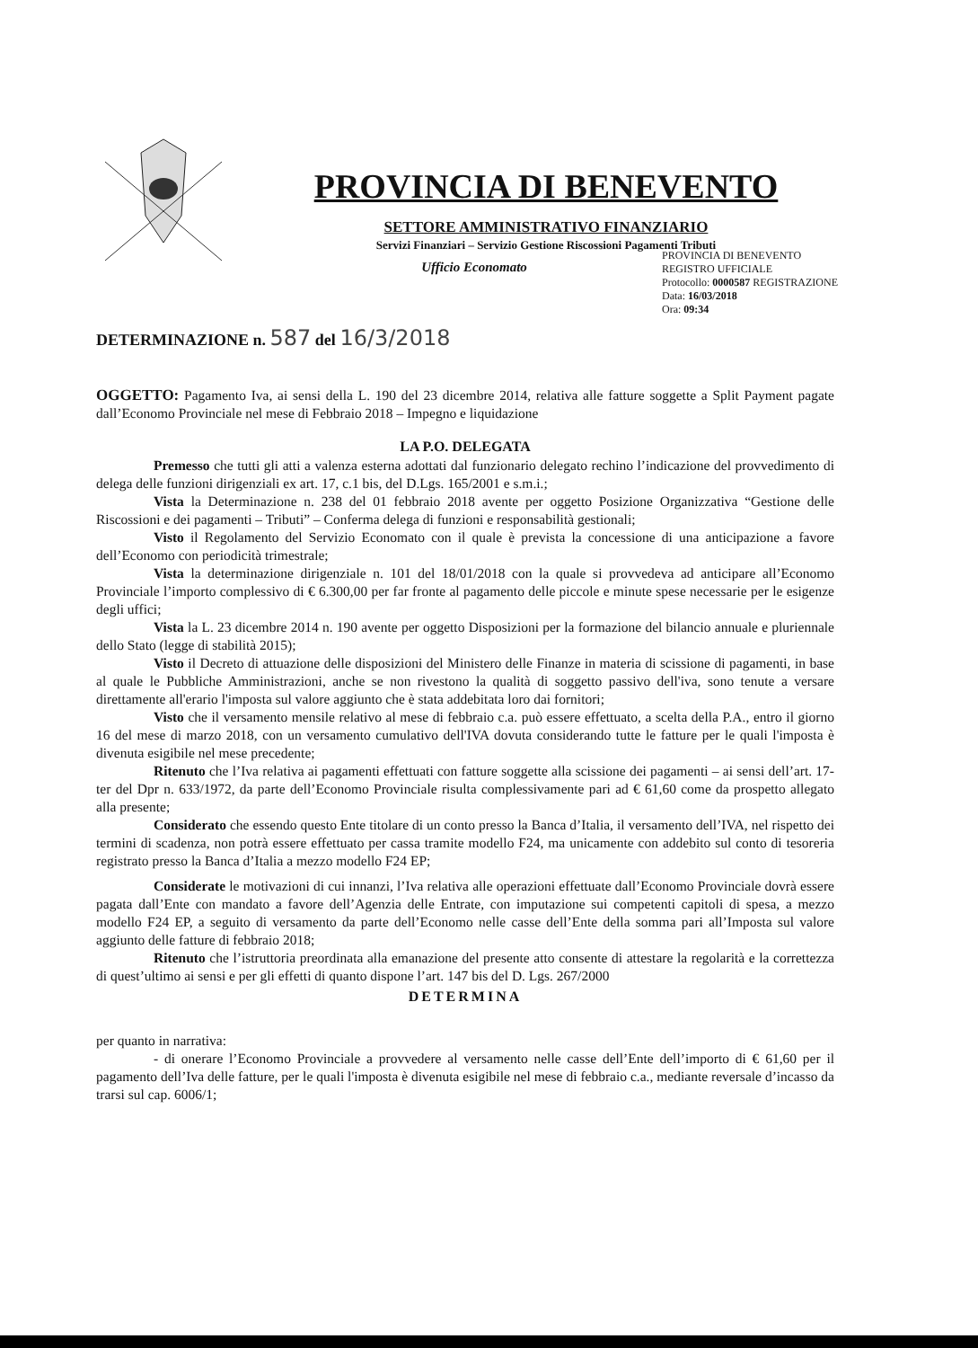PROVINCIA DI BENEVENTO
SETTORE AMMINISTRATIVO FINANZIARIO
Servizi Finanziari – Servizio Gestione Riscossioni Pagamenti Tributi
Ufficio Economato
PROVINCIA DI BENEVENTO
REGISTRO UFFICIALE
Protocollo: 0000587 REGISTRAZIONE
Data: 16/03/2018
Ora: 09:34
DETERMINAZIONE n. 587 del 16/3/2018
OGGETTO: Pagamento Iva, ai sensi della L. 190 del 23 dicembre 2014, relativa alle fatture soggette a Split Payment pagate dall’Economo Provinciale nel mese di Febbraio 2018 – Impegno e liquidazione
LA P.O. DELEGATA
Premesso che tutti gli atti a valenza esterna adottati dal funzionario delegato rechino l’indicazione del provvedimento di delega delle funzioni dirigenziali ex art. 17, c.1 bis, del D.Lgs. 165/2001 e s.m.i.;
Vista la Determinazione n. 238 del 01 febbraio 2018 avente per oggetto Posizione Organizzativa “Gestione delle Riscossioni e dei pagamenti – Tributi” – Conferma delega di funzioni e responsabilità gestionali;
Visto il Regolamento del Servizio Economato con il quale è prevista la concessione di una anticipazione a favore dell’Economo con periodicità trimestrale;
Vista la determinazione dirigenziale n. 101 del 18/01/2018 con la quale si provvedeva ad anticipare all’Economo Provinciale l’importo complessivo di € 6.300,00 per far fronte al pagamento delle piccole e minute spese necessarie per le esigenze degli uffici;
Vista la L. 23 dicembre 2014 n. 190 avente per oggetto Disposizioni per la formazione del bilancio annuale e pluriennale dello Stato (legge di stabilità 2015);
Visto il Decreto di attuazione delle disposizioni del Ministero delle Finanze in materia di scissione di pagamenti, in base al quale le Pubbliche Amministrazioni, anche se non rivestono la qualità di soggetto passivo dell'iva, sono tenute a versare direttamente all'erario l'imposta sul valore aggiunto che è stata addebitata loro dai fornitori;
Visto che il versamento mensile relativo al mese di febbraio c.a. può essere effettuato, a scelta della P.A., entro il giorno 16 del mese di marzo 2018, con un versamento cumulativo dell'IVA dovuta considerando tutte le fatture per le quali l'imposta è divenuta esigibile nel mese precedente;
Ritenuto che l’Iva relativa ai pagamenti effettuati con fatture soggette alla scissione dei pagamenti – ai sensi dell’art. 17-ter del Dpr n. 633/1972, da parte dell’Economo Provinciale risulta complessivamente pari ad € 61,60 come da prospetto allegato alla presente;
Considerato che essendo questo Ente titolare di un conto presso la Banca d’Italia, il versamento dell’IVA, nel rispetto dei termini di scadenza, non potrà essere effettuato per cassa tramite modello F24, ma unicamente con addebito sul conto di tesoreria registrato presso la Banca d’Italia a mezzo modello F24 EP;
Considerate le motivazioni di cui innanzi, l’Iva relativa alle operazioni effettuate dall’Economo Provinciale dovrà essere pagata dall’Ente con mandato a favore dell’Agenzia delle Entrate, con imputazione sui competenti capitoli di spesa, a mezzo modello F24 EP, a seguito di versamento da parte dell’Economo nelle casse dell’Ente della somma pari all’Imposta sul valore aggiunto delle fatture di febbraio 2018;
Ritenuto che l’istruttoria preordinata alla emanazione del presente atto consente di attestare la regolarità e la correttezza di quest’ultimo ai sensi e per gli effetti di quanto dispone l’art. 147 bis del D. Lgs. 267/2000
DETERMINA
per quanto in narrativa:
- di onerare l’Economo Provinciale a provvedere al versamento nelle casse dell’Ente dell’importo di € 61,60 per il pagamento dell’Iva delle fatture, per le quali l'imposta è divenuta esigibile nel mese di febbraio c.a., mediante reversale d’incasso da trarsi sul cap. 6006/1;